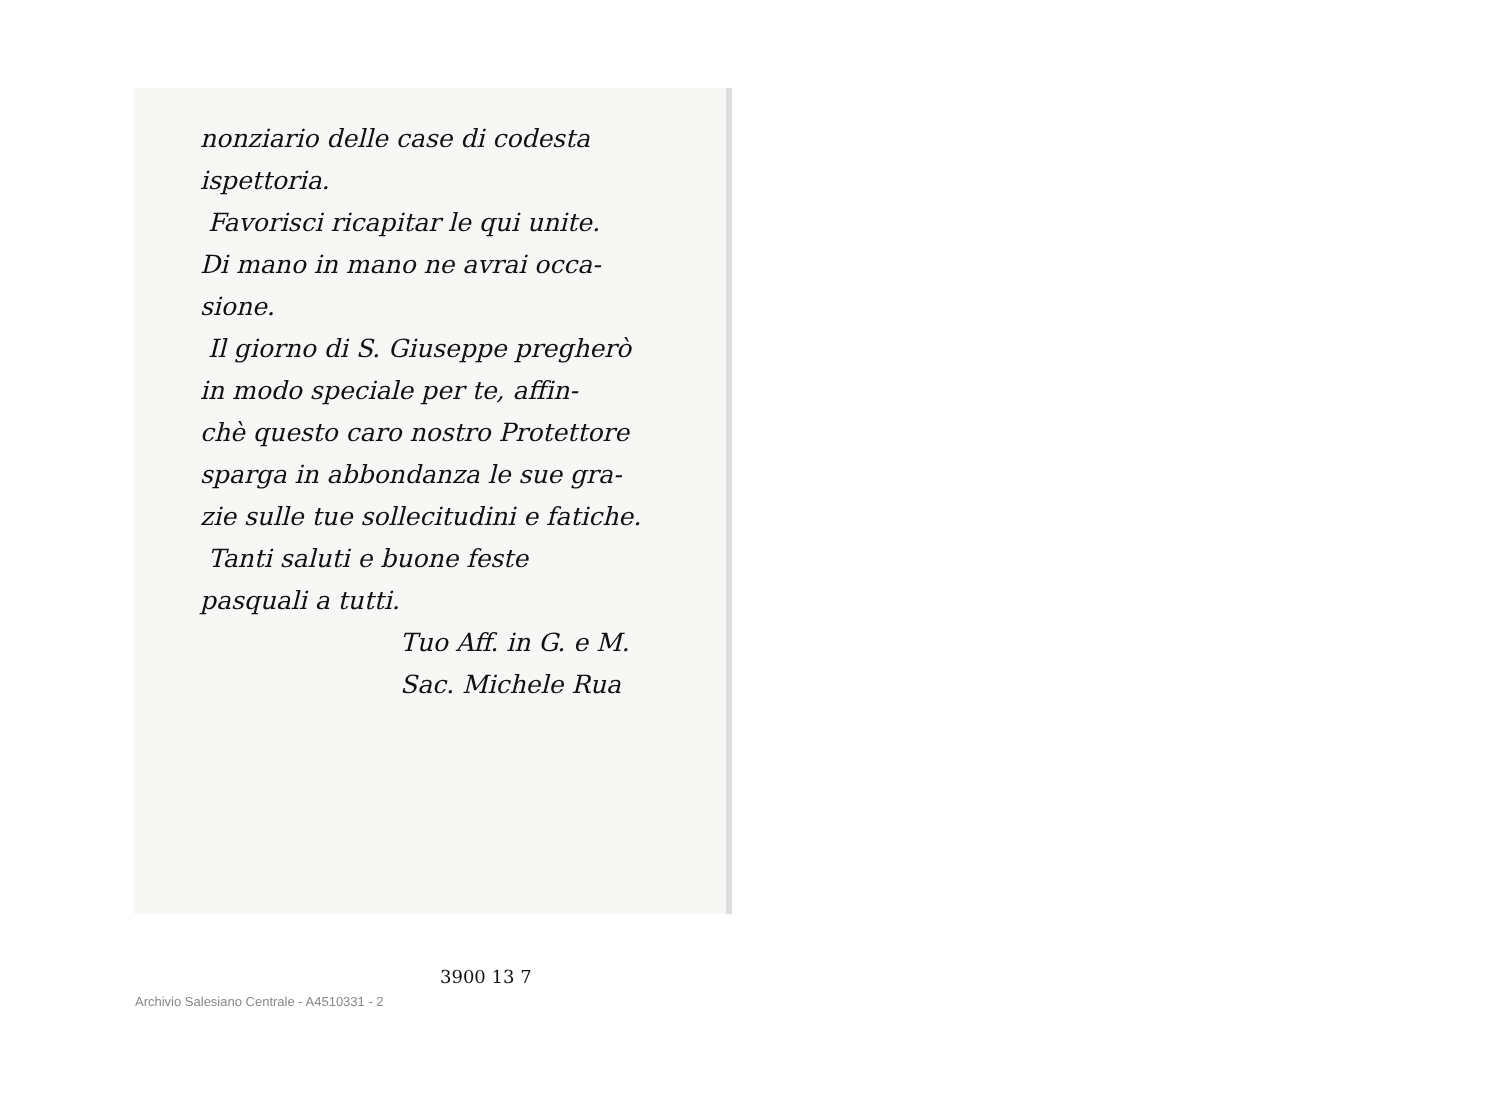nonziario delle case di codesta
ispettoria.
Favorisci ricapitar le qui unite.
Di mano in mano ne avrai occa-
sione.
Il giorno di S. Giuseppe pregherò
in modo speciale per te, affin-
chè questo caro nostro Protettore
sparga in abbondanza le sue gra-
zie sulle tue sollecitudini e fatiche.
Tanti saluti e buone feste
pasquali a tutti.
Tuo Aff. in G. e M.
Sac. Michele Rua
3900 13 7
Archivio Salesiano Centrale - A4510331 - 2